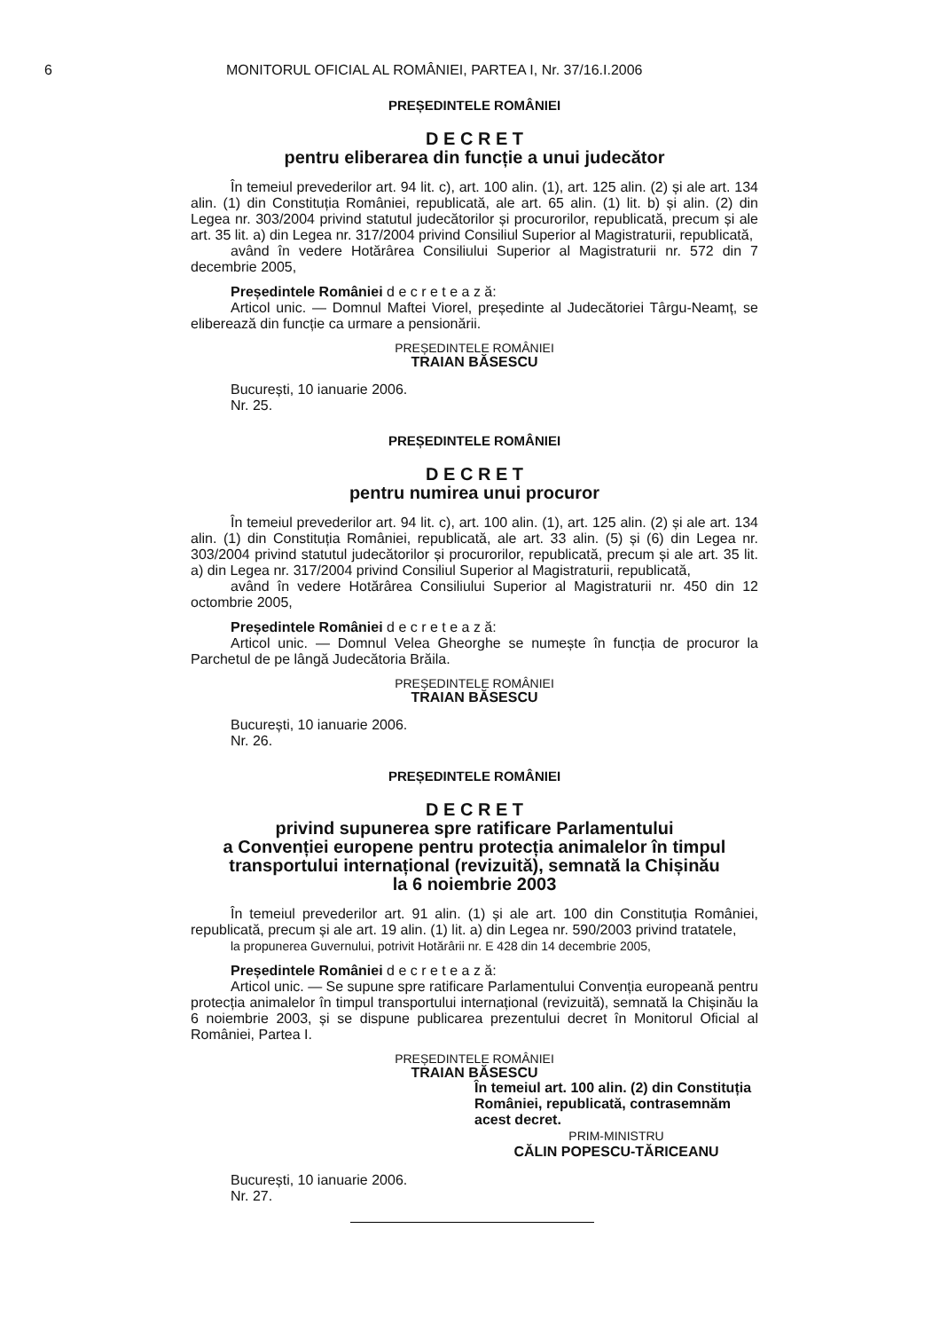6 MONITORUL OFICIAL AL ROMÂNIEI, PARTEA I, Nr. 37/16.I.2006
PREȘEDINTELE ROMÂNIEI
D E C R E T
pentru eliberarea din funcție a unui judecător
În temeiul prevederilor art. 94 lit. c), art. 100 alin. (1), art. 125 alin. (2) și ale art. 134 alin. (1) din Constituția României, republicată, ale art. 65 alin. (1) lit. b) și alin. (2) din Legea nr. 303/2004 privind statutul judecătorilor și procurorilor, republicată, precum și ale art. 35 lit. a) din Legea nr. 317/2004 privind Consiliul Superior al Magistraturii, republicată,
având în vedere Hotărârea Consiliului Superior al Magistraturii nr. 572 din 7 decembrie 2005,
Președintele României d e c r e t e a z ă:
Articol unic. — Domnul Maftei Viorel, președinte al Judecătoriei Târgu-Neamț, se eliberează din funcție ca urmare a pensionării.
PREȘEDINTELE ROMÂNIEI
TRAIAN BĂSESCU
București, 10 ianuarie 2006.
Nr. 25.
PREȘEDINTELE ROMÂNIEI
D E C R E T
pentru numirea unui procuror
În temeiul prevederilor art. 94 lit. c), art. 100 alin. (1), art. 125 alin. (2) și ale art. 134 alin. (1) din Constituția României, republicată, ale art. 33 alin. (5) și (6) din Legea nr. 303/2004 privind statutul judecătorilor și procurorilor, republicată, precum și ale art. 35 lit. a) din Legea nr. 317/2004 privind Consiliul Superior al Magistraturii, republicată,
având în vedere Hotărârea Consiliului Superior al Magistraturii nr. 450 din 12 octombrie 2005,
Președintele României d e c r e t e a z ă:
Articol unic. — Domnul Velea Gheorghe se numește în funcția de procuror la Parchetul de pe lângă Judecătoria Brăila.
PREȘEDINTELE ROMÂNIEI
TRAIAN BĂSESCU
București, 10 ianuarie 2006.
Nr. 26.
PREȘEDINTELE ROMÂNIEI
D E C R E T
privind supunerea spre ratificare Parlamentului
a Convenției europene pentru protecția animalelor în timpul transportului internațional (revizuită), semnată la Chișinău
la 6 noiembrie 2003
În temeiul prevederilor art. 91 alin. (1) și ale art. 100 din Constituția României, republicată, precum și ale art. 19 alin. (1) lit. a) din Legea nr. 590/2003 privind tratatele,
la propunerea Guvernului, potrivit Hotărârii nr. E 428 din 14 decembrie 2005,
Președintele României d e c r e t e a z ă:
Articol unic. — Se supune spre ratificare Parlamentului Convenția europeană pentru protecția animalelor în timpul transportului internațional (revizuită), semnată la Chișinău la 6 noiembrie 2003, și se dispune publicarea prezentului decret în Monitorul Oficial al României, Partea I.
PREȘEDINTELE ROMÂNIEI
TRAIAN BĂSESCU
În temeiul art. 100 alin. (2) din Constituția României, republicată, contrasemnăm acest decret.
PRIM-MINISTRU
CĂLIN POPESCU-TĂRICEANU
București, 10 ianuarie 2006.
Nr. 27.